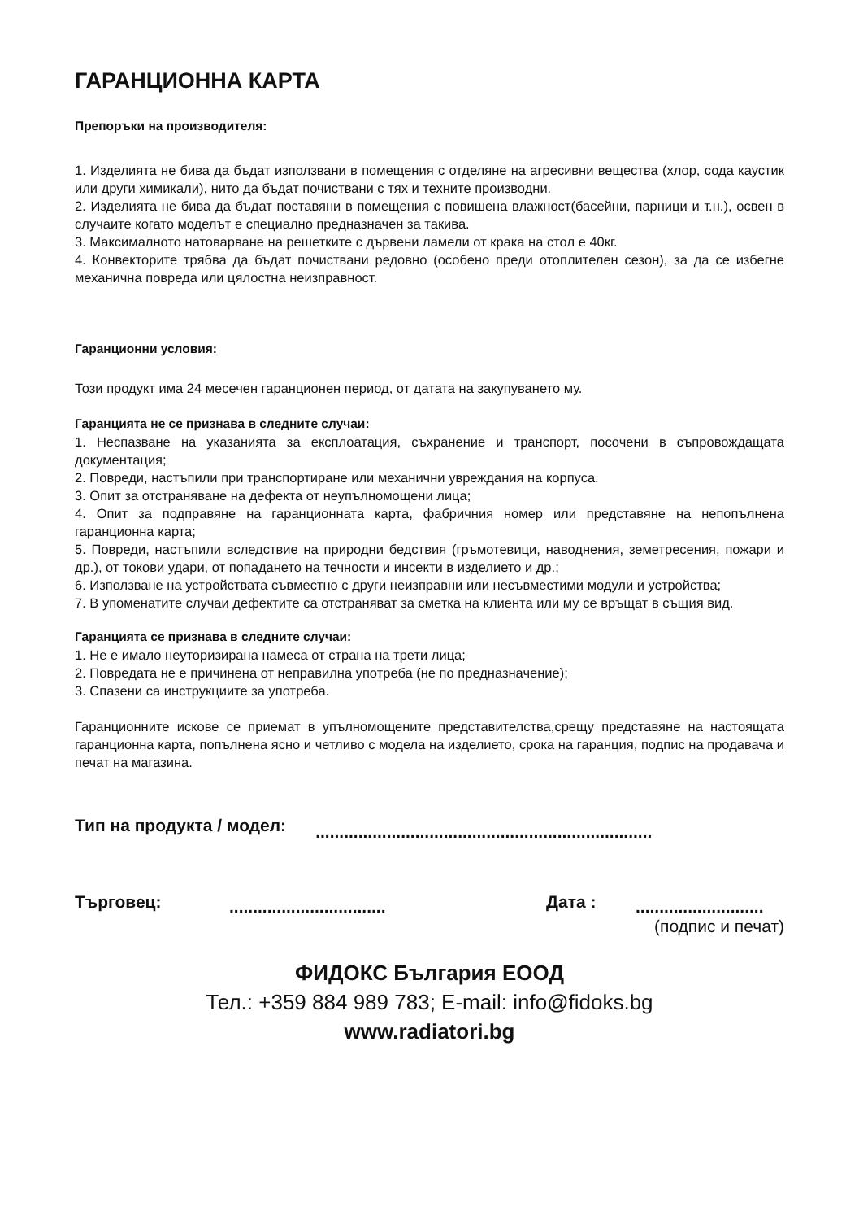ГАРАНЦИОННА КАРТА
Препоръки на производителя:
1. Изделията не бива да бъдат използвани в помещения с отделяне на агресивни вещества (хлор, сода каустик или други химикали), нито да бъдат почиствани с тях и техните производни.
2. Изделията не бива да бъдат поставяни в помещения с повишена влажност(басейни, парници и т.н.), освен в случаите когато моделът е специално предназначен за такива.
3. Максималното натоварване на решетките с дървени ламели от крака на стол е 40кг.
4. Конвекторите трябва да бъдат почиствани редовно (особено преди отоплителен сезон), за да се избегне механична повреда или цялостна неизправност.
Гаранционни условия:
Този продукт има 24 месечен гаранционен период, от датата на закупуването му.
Гаранцията не се признава в следните случаи:
1. Неспазване на указанията за експлоатация, съхранение и транспорт, посочени в съпровождащата документация;
2. Повреди, настъпили при транспортиране или механични увреждания на корпуса.
3. Опит за отстраняване на дефекта от неупълномощени лица;
4. Опит за подправяне на гаранционната карта, фабричния номер или представяне на непопълнена гаранционна карта;
5. Повреди, настъпили вследствие на природни бедствия (гръмотевици, наводнения, земетресения, пожари и др.), от токови удари, от попадането на течности и инсекти в изделието и др.;
6. Използване на устройствата съвместно с други неизправни или несъвместими модули и устройства;
7. В упоменатите случаи дефектите са отстраняват за сметка на клиента или му се връщат в същия вид.
Гаранцията се признава в следните случаи:
1. Не е имало неуторизирана намеса от страна на трети лица;
2. Повредата не е причинена от неправилна употреба (не по предназначение);
3. Спазени са инструкциите за употреба.
Гаранционните искове се приемат в упълномощените представителства,срещу представяне на настоящата гаранционна карта, попълнена ясно и четливо с модела на изделието, срока на гаранция, подпис на продавача и печат на магазина.
Тип на продукта / модел:.......................................................................
Търговец:................................. Дата :...........................
(подпис и печат)
ФИДОКС България ЕООД
Тел.: +359 884 989 783; E-mail: info@fidoks.bg
www.radiatori.bg